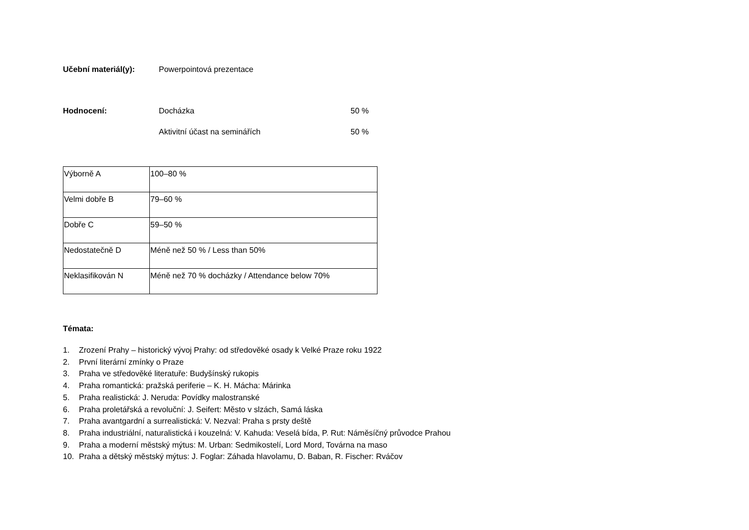Učební materiál(y): Powerpointová prezentace
Hodnocení: Docházka 50 %
Aktivitní účast na seminářích 50 %
| Výborně A | 100–80 % |
| Velmi dobře B | 79–60 % |
| Dobře C | 59–50 % |
| Nedostatečně D | Méně než 50 % / Less than 50% |
| Neklasifikován N | Méně než 70 % docházky / Attendance below 70% |
Témata:
1. Zrození Prahy – historický vývoj Prahy: od středověké osady k Velké Praze roku 1922
2. První literární zmínky o Praze
3. Praha ve středověké literatuře: Budyšínský rukopis
4. Praha romantická: pražská periferie – K. H. Mácha: Márinka
5. Praha realistická: J. Neruda: Povídky malostranské
6. Praha proletářská a revoluční: J. Seifert: Město v slzách, Samá láska
7. Praha avantgardní a surrealistická: V. Nezval: Praha s prsty deště
8. Praha industriální, naturalistická i kouzelná: V. Kahuda: Veselá bída, P. Rut: Náměsíčný průvodce Prahou
9. Praha a moderní městský mýtus: M. Urban: Sedmikostelí, Lord Mord, Továrna na maso
10. Praha a dětský městský mýtus: J. Foglar: Záhada hlavolamu, D. Baban, R. Fischer: Rváčov